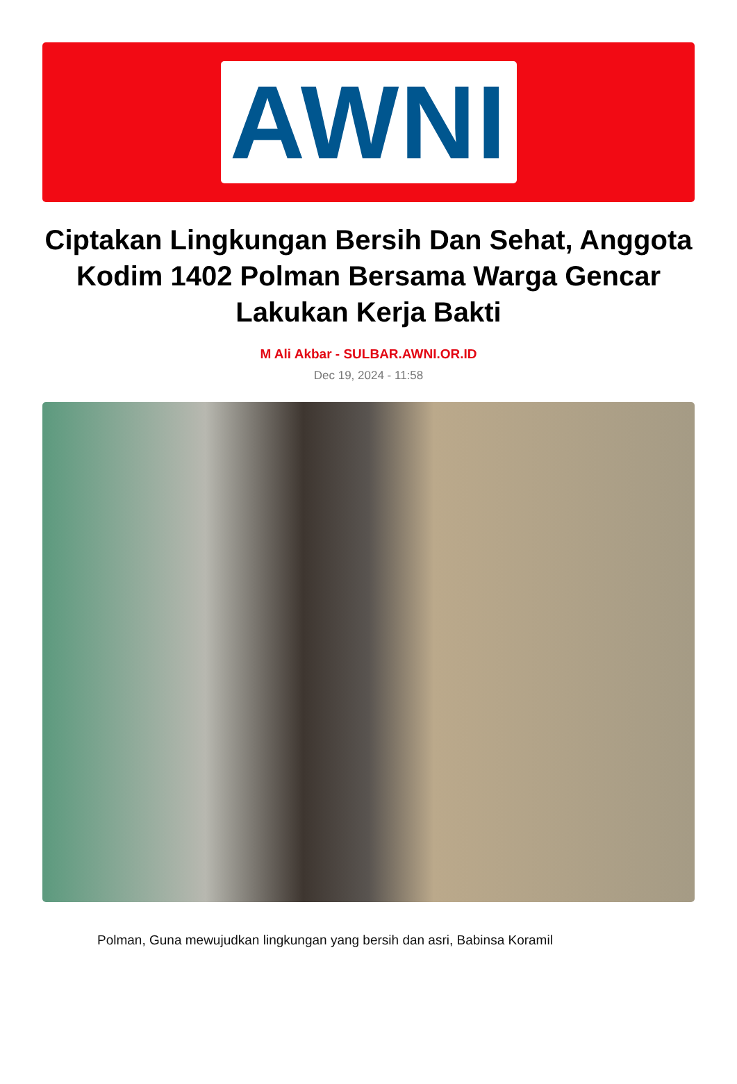AWNI
Ciptakan Lingkungan Bersih Dan Sehat, Anggota Kodim 1402 Polman Bersama Warga Gencar Lakukan Kerja Bakti
M Ali Akbar - SULBAR.AWNI.OR.ID
Dec 19, 2024 - 11:58
Polman, Guna mewujudkan lingkungan yang bersih dan asri, Babinsa Koramil